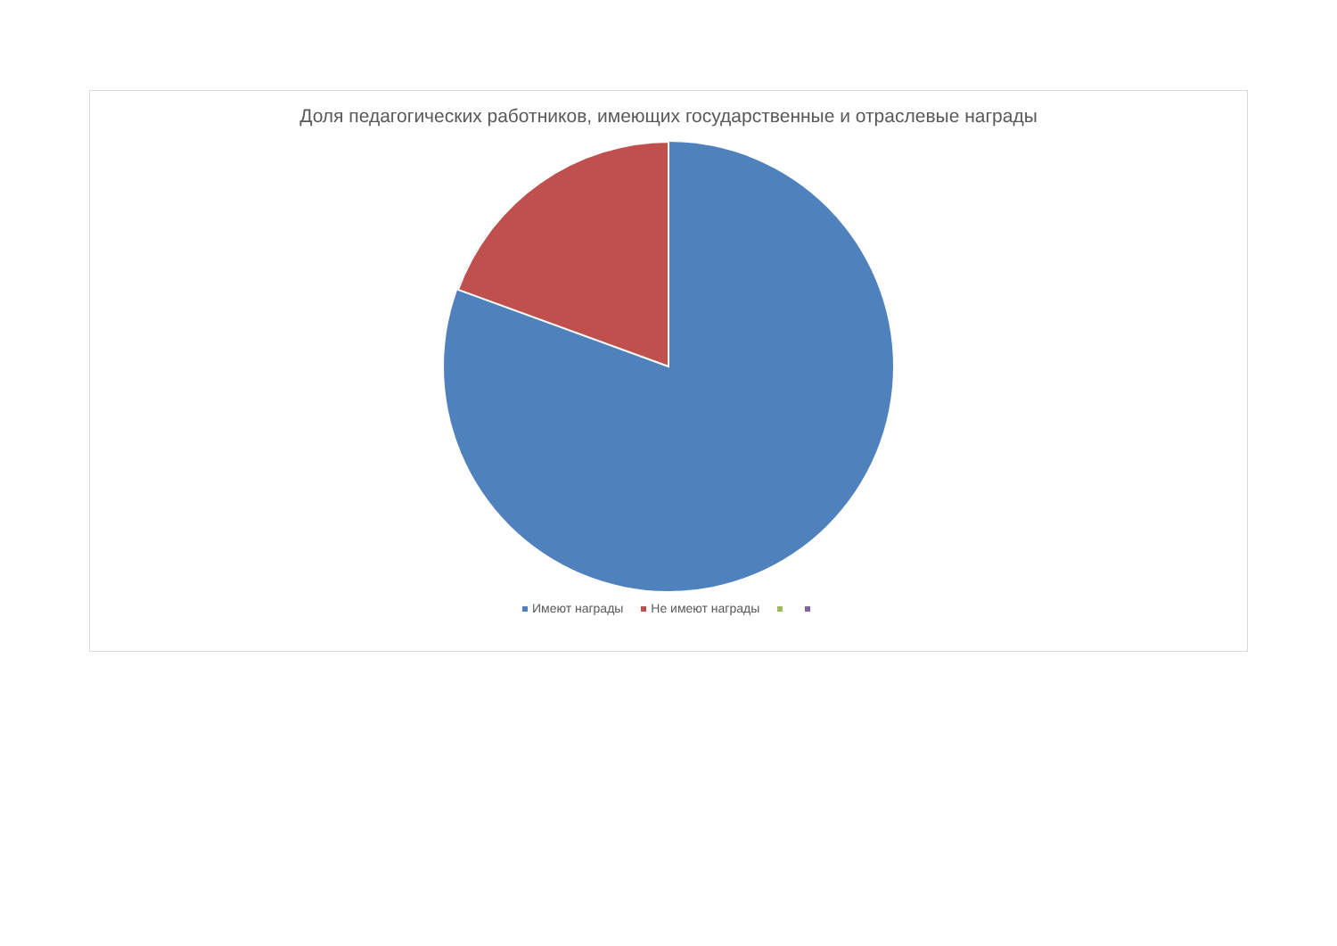Доля педагогических работников, имеющих государственные и отраслевые награды
Имеют награды Не имеют награды